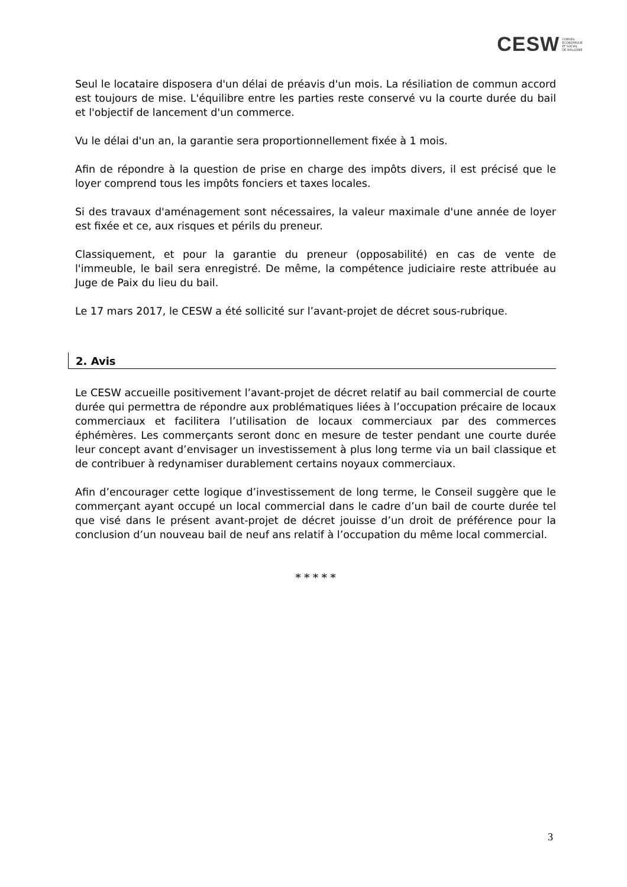CESW CONSEIL
ECONOMIQUE
ET SOCIAL
DE WALLONIE
Seul le locataire disposera d'un délai de préavis d'un mois. La résiliation de commun accord est toujours de mise. L'équilibre entre les parties reste conservé vu la courte durée du bail et l'objectif de lancement d'un commerce.
Vu le délai d'un an, la garantie sera proportionnellement fixée à 1 mois.
Afin de répondre à la question de prise en charge des impôts divers, il est précisé que le loyer comprend tous les impôts fonciers et taxes locales.
Si des travaux d'aménagement sont nécessaires, la valeur maximale d'une année de loyer est fixée et ce, aux risques et périls du preneur.
Classiquement, et pour la garantie du preneur (opposabilité) en cas de vente de l'immeuble, le bail sera enregistré. De même, la compétence judiciaire reste attribuée au Juge de Paix du lieu du bail.
Le 17 mars 2017, le CESW a été sollicité sur l’avant-projet de décret sous-rubrique.
2. Avis
Le CESW accueille positivement l’avant-projet de décret relatif au bail commercial de courte durée qui permettra de répondre aux problématiques liées à l’occupation précaire de locaux commerciaux et facilitera l’utilisation de locaux commerciaux par des commerces éphémères. Les commerçants seront donc en mesure de tester pendant une courte durée leur concept avant d’envisager un investissement à plus long terme via un bail classique et de contribuer à redynamiser durablement certains noyaux commerciaux.
Afin d’encourager cette logique d’investissement de long terme, le Conseil suggère que le commerçant ayant occupé un local commercial dans le cadre d’un bail de courte durée tel que visé dans le présent avant-projet de décret jouisse d’un droit de préférence pour la conclusion d’un nouveau bail de neuf ans relatif à l’occupation du même local commercial.
* * * * *
3